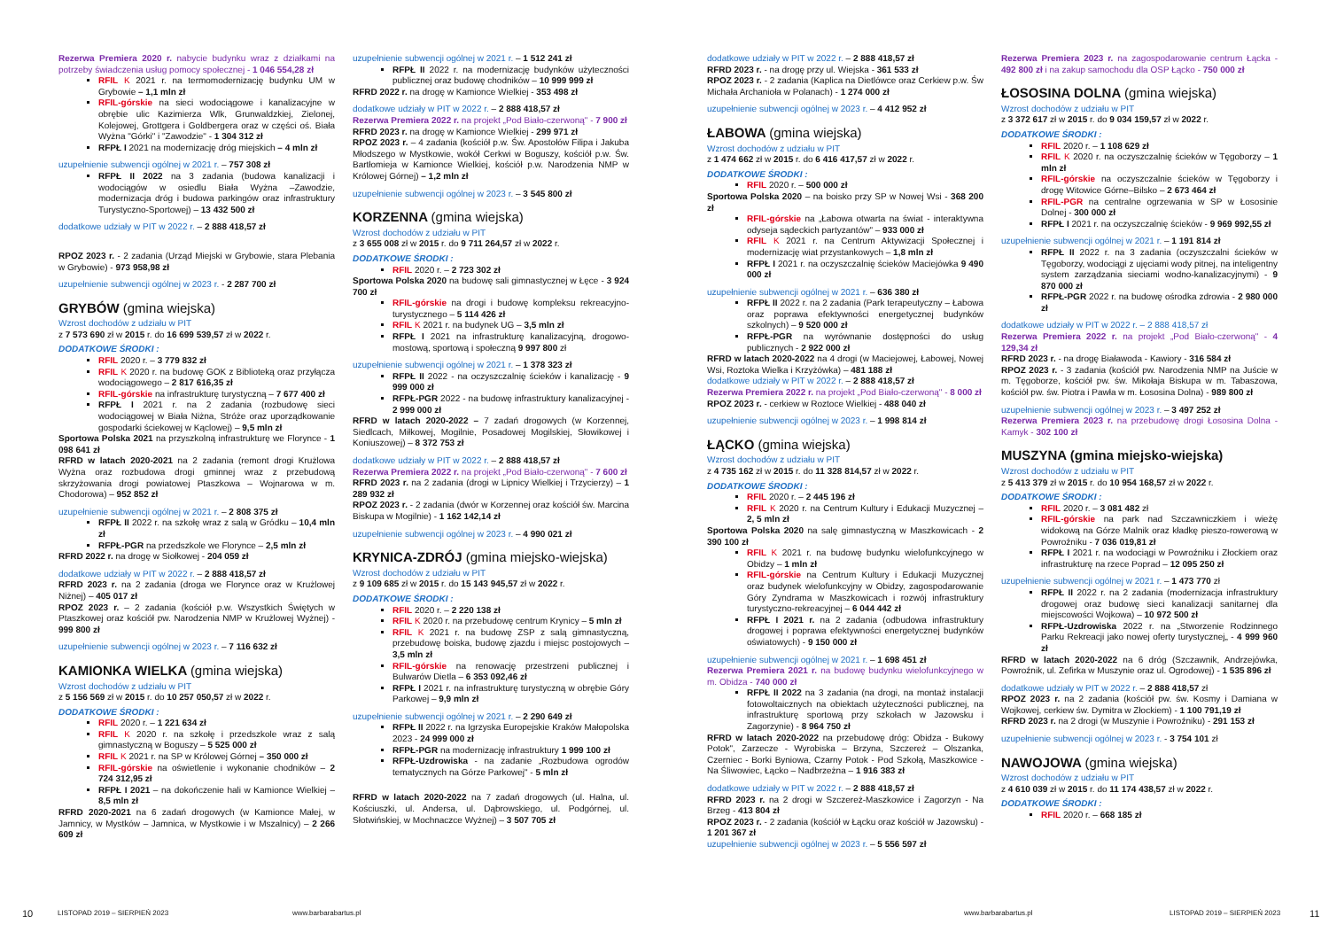Rezerwa Premiera 2020 r. nabycie budynku wraz z działkami na potrzeby świadczenia usług pomocy społecznej - 1 046 554,28 zł
RFIL K 2021 r. na termomodernizację budynku UM w Grybowie – 1,1 mln zł
RFIL-górskie na sieci wodociągowe i kanalizacyjne w obrębie ulic Kazimierza Wlk, Grunwaldzkiej, Zielonej, Kolejowej, Grottgera i Goldbergera oraz w części oś. Biała Wyżna "Górki" i "Zawodzie" - 1 304 312 zł
RFPŁ I 2021 na modernizację dróg miejskich – 4 mln zł
uzupełnienie subwencji ogólnej w 2021 r. – 757 308 zł
RFPŁ II 2022 na 3 zadania (budowa kanalizacji i wodociągów w osiedlu Biała Wyżna –Zawodzie, modernizacja dróg i budowa parkingów oraz infrastruktury Turystyczno-Sportowej) – 13 432 500 zł
dodatkowe udziały w PIT w 2022 r. – 2 888 418,57 zł
RPOZ 2023 r. - 2 zadania (Urząd Miejski w Grybowie, stara Plebania w Grybowie) - 973 958,98 zł
uzupełnienie subwencji ogólnej w 2023 r. - 2 287 700 zł
GRYBÓW (gmina wiejska)
Wzrost dochodów z udziału w PIT
z 7 573 690 zł w 2015 r. do 16 699 539,57 zł w 2022 r.
DODATKOWE ŚRODKI :
RFIL 2020 r. – 3 779 832 zł
RFIL K 2020 r. na budowę GOK z Biblioteką oraz przyłącza wodociągowego – 2 817 616,35 zł
RFIL-górskie na infrastrukturę turystyczną – 7 677 400 zł
RFPŁ I 2021 r. na 2 zadania (rozbudowę sieci wodociągowej w Biała Niżna, Stróże oraz uporządkowanie gospodarki ściekowej w Kąclowej) – 9,5 mln zł
Sportowa Polska 2021 na przyszkolną infrastrukturę we Florynce - 1 098 641 zł
RFRD w latach 2020-2021 na 2 zadania (remont drogi Krużlowa Wyżna oraz rozbudowa drogi gminnej wraz z przebudową skrzyżowania drogi powiatowej Ptaszkowa – Wojnarowa w m. Chodorowa) – 952 852 zł
uzupełnienie subwencji ogólnej w 2021 r. – 2 808 375 zł
RFPŁ II 2022 r. na szkołę wraz z salą w Gródku – 10,4 mln zł
RFPŁ-PGR na przedszkole we Florynce – 2,5 mln zł
RFRD 2022 r. na drogę w Siołkowej - 204 059 zł
dodatkowe udziały w PIT w 2022 r. – 2 888 418,57 zł
RFRD 2023 r. na 2 zadania (droga we Florynce oraz w Krużlowej Niżnej) – 405 017 zł
RPOZ 2023 r. – 2 zadania (kościół p.w. Wszystkich Świętych w Ptaszkowej oraz kościół pw. Narodzenia NMP w Krużlowej Wyżnej) - 999 800 zł
uzupełnienie subwencji ogólnej w 2023 r. – 7 116 632 zł
KAMIONKA WIELKA (gmina wiejska)
Wzrost dochodów z udziału w PIT
z 5 156 569 zł w 2015 r. do 10 257 050,57 zł w 2022 r.
DODATKOWE ŚRODKI :
RFIL 2020 r. – 1 221 634 zł
RFIL K 2020 r. na szkołę i przedszkole wraz z salą gimnastyczną w Boguszy – 5 525 000 zł
RFIL K 2021 r. na SP w Królowej Górnej – 350 000 zł
RFIL-górskie na oświetlenie i wykonanie chodników – 2 724 312,95 zł
RFPŁ I 2021 – na dokończenie hali w Kamionce Wielkiej – 8,5 mln zł
RFRD 2020-2021 na 6 zadań drogowych (w Kamionce Małej, w Jamnicy, w Mystków – Jamnica, w Mystkowie i w Mszalnicy) – 2 266 609 zł
uzupełnienie subwencji ogólnej w 2021 r. – 1 512 241 zł
RFPŁ II 2022 r. na modernizację budynków użyteczności publicznej oraz budowę chodników – 10 999 999 zł
RFRD 2022 r. na drogę w Kamionce Wielkiej - 353 498 zł
dodatkowe udziały w PIT w 2022 r. – 2 888 418,57 zł
Rezerwa Premiera 2022 r. na projekt „Pod Biało-czerwoną" - 7 900 zł
RFRD 2023 r. na drogę w Kamionce Wielkiej - 299 971 zł
RPOZ 2023 r. – 4 zadania (kościół p.w. Św. Apostołów Filipa i Jakuba Młodszego w Mystkowie, wokół Cerkwi w Boguszy, kościół p.w. Św. Bartłomieja w Kamionce Wielkiej, kościół p.w. Narodzenia NMP w Królowej Górnej) – 1,2 mln zł
uzupełnienie subwencji ogólnej w 2023 r. – 3 545 800 zł
KORZENNA (gmina wiejska)
Wzrost dochodów z udziału w PIT
z 3 655 008 zł w 2015 r. do 9 711 264,57 zł w 2022 r.
DODATKOWE ŚRODKI :
RFIL 2020 r. – 2 723 302 zł
Sportowa Polska 2020 na budowę sali gimnastycznej w Łęce - 3 924 700 zł
RFIL-górskie na drogi i budowę kompleksu rekreacyjno-turystycznego – 5 114 426 zł
RFIL K 2021 r. na budynek UG – 3,5 mln zł
RFPŁ I 2021 na infrastrukturę kanalizacyjną, drogowo-mostową, sportową i społeczną 9 997 800 zł
uzupełnienie subwencji ogólnej w 2021 r. – 1 378 323 zł
RFPŁ II 2022 - na oczyszczalnię ścieków i kanalizację - 9 999 000 zł
RFPŁ-PGR 2022 - na budowę infrastruktury kanalizacyjnej - 2 999 000 zł
RFRD w latach 2020-2022 – 7 zadań drogowych (w Korzennej, Siedlcach, Miłkowej, Mogilnie, Posadowej Mogilskiej, Słowikowej i Koniuszowej) – 8 372 753 zł
dodatkowe udziały w PIT w 2022 r. – 2 888 418,57 zł
Rezerwa Premiera 2022 r. na projekt „Pod Biało-czerwoną" - 7 600 zł
RFRD 2023 r. na 2 zadania (drogi w Lipnicy Wielkiej i Trzycierzy) – 1 289 932 zł
RPOZ 2023 r. - 2 zadania (dwór w Korzennej oraz kościół św. Marcina Biskupa w Mogilnie) - 1 162 142,14 zł
uzupełnienie subwencji ogólnej w 2023 r. – 4 990 021 zł
KRYNICA-ZDRÓJ (gmina miejsko-wiejska)
Wzrost dochodów z udziału w PIT
z 9 109 685 zł w 2015 r. do 15 143 945,57 zł w 2022 r.
DODATKOWE ŚRODKI :
RFIL 2020 r. – 2 220 138 zł
RFIL K 2020 r. na przebudowę centrum Krynicy – 5 mln zł
RFIL K 2021 r. na budowę ZSP z salą gimnastyczną, przebudowę boiska, budowę zjazdu i miejsc postojowych – 3,5 mln zł
RFIL-górskie na renowację przestrzeni publicznej i Bulwarów Dietla – 6 353 092,46 zł
RFPŁ I 2021 r. na infrastrukturę turystyczną w obrębie Góry Parkowej – 9,9 mln zł
uzupełnienie subwencji ogólnej w 2021 r. – 2 290 649 zł
RFPŁ II 2022 r. na Igrzyska Europejskie Kraków Małopolska 2023 - 24 999 000 zł
RFPŁ-PGR na modernizację infrastruktury 1 999 100 zł
RFPŁ-Uzdrowiska - na zadanie „Rozbudowa ogrodów tematycznych na Górze Parkowej" - 5 mln zł
RFRD w latach 2020-2022 na 7 zadań drogowych (ul. Halna, ul. Kościuszki, ul. Andersa, ul. Dąbrowskiego, ul. Podgórnej, ul. Słotwińskiej, w Mochnaczce Wyżnej) – 3 507 705 zł
dodatkowe udziały w PIT w 2022 r. – 2 888 418,57 zł
RFRD 2023 r. - na drogę przy ul. Wiejska - 361 533 zł
RPOZ 2023 r. - 2 zadania (Kaplica na Dietlówce oraz Cerkiew p.w. Św Michała Archanioła w Polanach) - 1 274 000 zł
uzupełnienie subwencji ogólnej w 2023 r. – 4 412 952 zł
ŁABOWA (gmina wiejska)
Wzrost dochodów z udziału w PIT
z 1 474 662 zł w 2015 r. do 6 416 417,57 zł w 2022 r.
DODATKOWE ŚRODKI :
RFIL 2020 r. – 500 000 zł
Sportowa Polska 2020 – na boisko przy SP w Nowej Wsi - 368 200 zł
RFIL-górskie na „Łabowa otwarta na świat - interaktywna odyseja sądeckich partyzantów" – 933 000 zł
RFIL K 2021 r. na Centrum Aktywizacji Społecznej i modernizację wiat przystankowych – 1,8 mln zł
RFPŁ I 2021 r. na oczyszczalnię ścieków Maciejówka 9 490 000 zł
uzupełnienie subwencji ogólnej w 2021 r. – 636 380 zł
RFPŁ II 2022 r. na 2 zadania (Park terapeutyczny – Łabowa oraz poprawa efektywności energetycznej budynków szkolnych) – 9 520 000 zł
RFPŁ-PGR na wyrównanie dostępności do usług publicznych - 2 922 000 zł
RFRD w latach 2020-2022 na 4 drogi (w Maciejowej, Łabowej, Nowej Wsi, Roztoka Wielka i Krzyżówka) – 481 188 zł
dodatkowe udziały w PIT w 2022 r. – 2 888 418,57 zł
Rezerwa Premiera 2022 r. na projekt „Pod Biało-czerwoną" - 8 000 zł
RPOZ 2023 r. - cerkiew w Roztoce Wielkiej - 488 040 zł
uzupełnienie subwencji ogólnej w 2023 r. – 1 998 814 zł
ŁĄCKO (gmina wiejska)
Wzrost dochodów z udziału w PIT
z 4 735 162 zł w 2015 r. do 11 328 814,57 zł w 2022 r.
DODATKOWE ŚRODKI :
RFIL 2020 r. – 2 445 196 zł
RFIL K 2020 r. na Centrum Kultury i Edukacji Muzycznej – 2, 5 mln zł
Sportowa Polska 2020 na salę gimnastyczną w Maszkowicach - 2 390 100 zł
RFIL K 2021 r. na budowę budynku wielofunkcyjnego w Obidzy – 1 mln zł
RFIL-górskie na Centrum Kultury i Edukacji Muzycznej oraz budynek wielofunkcyjny w Obidzy, zagospodarowanie Góry Zyndrama w Maszkowicach i rozwój infrastruktury turystyczno-rekreacyjnej – 6 044 442 zł
RFPŁ I 2021 r. na 2 zadania (odbudowa infrastruktury drogowej i poprawa efektywności energetycznej budynków oświatowych) - 9 150 000 zł
uzupełnienie subwencji ogólnej w 2021 r. – 1 698 451 zł
Rezerwa Premiera 2021 r. na budowę budynku wielofunkcyjnego w m. Obidza - 740 000 zł
RFPŁ II 2022 na 3 zadania (na drogi, na montaż instalacji fotowoltaicznych na obiektach użyteczności publicznej, na infrastrukturę sportową przy szkołach w Jazowsku i Zagorzynie) - 8 964 750 zł
RFRD w latach 2020-2022 na przebudowę dróg: Obidza - Bukowy Potok", Zarzecze - Wyrobiska – Brzyna, Szczereż – Olszanka, Czerniec - Borki Byniowa, Czarny Potok - Pod Szkołą, Maszkowice - Na Śliwowiec, Łącko – Nadbrzeżna – 1 916 383 zł
dodatkowe udziały w PIT w 2022 r. – 2 888 418,57 zł
RFRD 2023 r. na 2 drogi w Szczereż-Maszkowice i Zagorzyn - Na Brzeg - 413 804 zł
RPOZ 2023 r. - 2 zadania (kościół w Łącku oraz kościół w Jazowsku) - 1 201 367 zł
uzupełnienie subwencji ogólnej w 2023 r. – 5 556 597 zł
Rezerwa Premiera 2023 r. na zagospodarowanie centrum Łącka - 492 800 zł i na zakup samochodu dla OSP Łącko - 750 000 zł
ŁOSOSINA DOLNA (gmina wiejska)
Wzrost dochodów z udziału w PIT
z 3 372 617 zł w 2015 r. do 9 034 159,57 zł w 2022 r.
DODATKOWE ŚRODKI :
RFIL 2020 r. – 1 108 629 zł
RFIL K 2020 r. na oczyszczalnię ścieków w Tęgoborzy – 1 mln zł
RFIL-górskie na oczyszczalnie ścieków w Tęgoborzy i drogę Witowice Górne–Bilsko – 2 673 464 zł
RFIL-PGR na centralne ogrzewania w SP w Łososinie Dolnej - 300 000 zł
RFPŁ I 2021 r. na oczyszczalnię ścieków - 9 969 992,55 zł
uzupełnienie subwencji ogólnej w 2021 r. – 1 191 814 zł
RFPŁ II 2022 r. na 3 zadania (oczyszczalni ścieków w Tęgoborzy, wodociągi z ujęciami wody pitnej, na inteligentny system zarządzania sieciami wodno-kanalizacyjnymi) - 9 870 000 zł
RFPŁ-PGR 2022 r. na budowę ośrodka zdrowia - 2 980 000 zł
dodatkowe udziały w PIT w 2022 r. – 2 888 418,57 zł
Rezerwa Premiera 2022 r. na projekt „Pod Biało-czerwoną" - 4 129,34 zł
RFRD 2023 r. - na drogę Białawoda - Kawiory - 316 584 zł
RPOZ 2023 r. - 3 zadania (kościół pw. Narodzenia NMP na Juście w m. Tęgoborze, kościół pw. św. Mikołaja Biskupa w m. Tabaszowa, kościół pw. św. Piotra i Pawła w m. Łososina Dolna) - 989 800 zł
uzupełnienie subwencji ogólnej w 2023 r. – 3 497 252 zł
Rezerwa Premiera 2023 r. na przebudowę drogi Łososina Dolna - Kamyk - 302 100 zł
MUSZYNA (gmina miejsko-wiejska)
Wzrost dochodów z udziału w PIT
z 5 413 379 zł w 2015 r. do 10 954 168,57 zł w 2022 r.
DODATKOWE ŚRODKI :
RFIL 2020 r. – 3 081 482 zł
RFIL-górskie na park nad Szczawniczkiem i wieżę widokową na Górze Malnik oraz kładkę pieszo-rowerową w Powroźniku - 7 036 019,81 zł
RFPŁ I 2021 r. na wodociągi w Powroźniku i Złockiem oraz infrastrukturę na rzece Poprad – 12 095 250 zł
uzupełnienie subwencji ogólnej w 2021 r. – 1 473 770 zł
RFPŁ II 2022 r. na 2 zadania (modernizacja infrastruktury drogowej oraz budowę sieci kanalizacji sanitarnej dla miejscowości Wojkowa) – 10 972 500 zł
RFPŁ-Uzdrowiska 2022 r. na „Stworzenie Rodzinnego Parku Rekreacji jako nowej oferty turystycznej„ - 4 999 960 zł
RFRD w latach 2020-2022 na 6 dróg (Szczawnik, Andrzejówka, Powroźnik, ul. Zefirka w Muszynie oraz ul. Ogrodowej) - 1 535 896 zł
dodatkowe udziały w PIT w 2022 r. – 2 888 418,57 zł
RPOZ 2023 r. na 2 zadania (kościół pw. św. Kosmy i Damiana w Wojkowej, cerkiew św. Dymitra w Złockiem) - 1 100 791,19 zł
RFRD 2023 r. na 2 drogi (w Muszynie i Powroźniku) - 291 153 zł
uzupełnienie subwencji ogólnej w 2023 r. - 3 754 101 zł
NAWOJOWA (gmina wiejska)
Wzrost dochodów z udziału w PIT
z 4 610 039 zł w 2015 r. do 11 174 438,57 zł w 2022 r.
DODATKOWE ŚRODKI :
RFIL 2020 r. – 668 185 zł
10 LISTOPAD 2019 – SIERPIEŃ 2023 www.barbarabartus.pl www.barbarabartus.pl LISTOPAD 2019 – SIERPIEŃ 2023 11